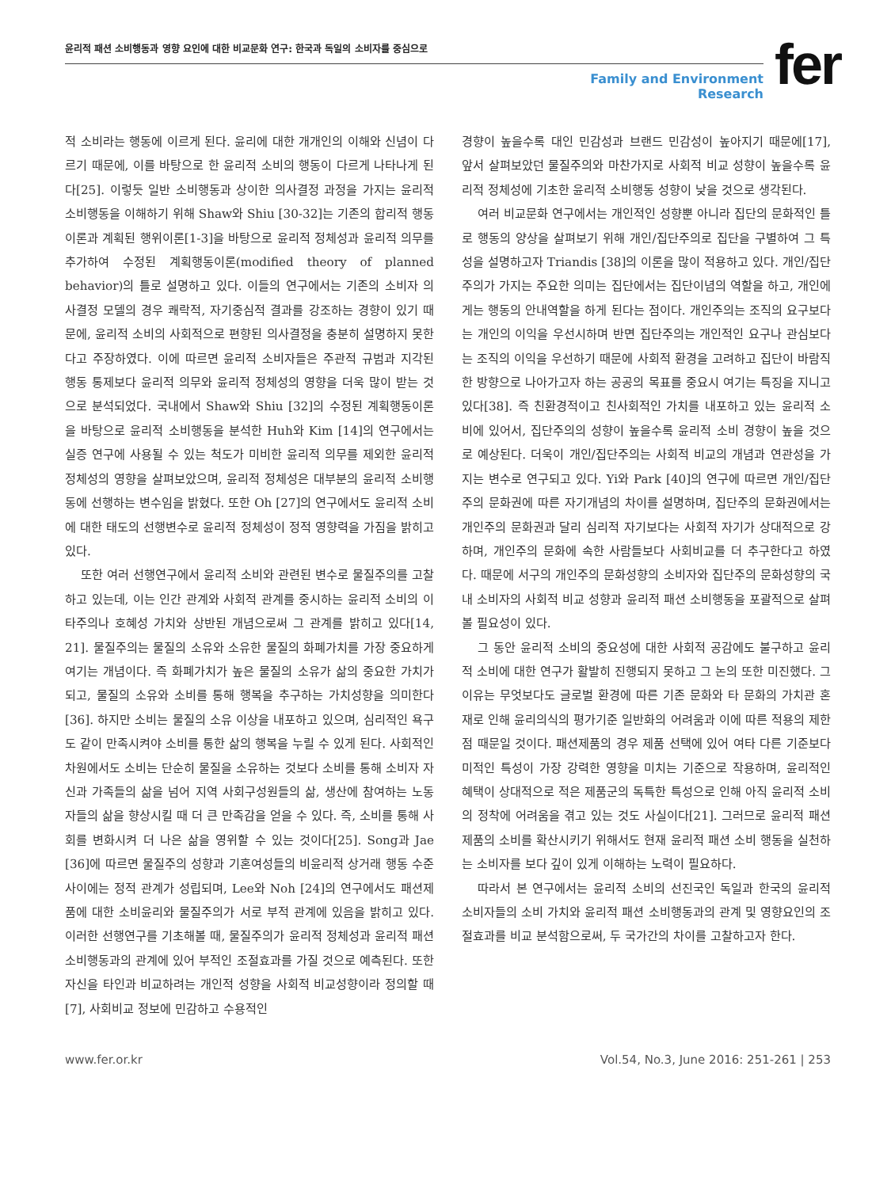윤리적 패션 소비행동과 영향 요인에 대한 비교문화 연구: 한국과 독일의 소비자를 중심으로
Family and Environment Research
fer
적 소비라는 행동에 이르게 된다. 윤리에 대한 개개인의 이해와 신념이 다르기 때문에, 이를 바탕으로 한 윤리적 소비의 행동이 다르게 나타나게 된다[25]. 이렇듯 일반 소비행동과 상이한 의사결정 과정을 가지는 윤리적 소비행동을 이해하기 위해 Shaw와 Shiu [30-32]는 기존의 합리적 행동이론과 계획된 행위이론[1-3]을 바탕으로 윤리적 정체성과 윤리적 의무를 추가하여 수정된 계획행동이론(modified theory of planned behavior)의 틀로 설명하고 있다. 이들의 연구에서는 기존의 소비자 의사결정 모델의 경우 쾌락적, 자기중심적 결과를 강조하는 경향이 있기 때문에, 윤리적 소비의 사회적으로 편향된 의사결정을 충분히 설명하지 못한다고 주장하였다. 이에 따르면 윤리적 소비자들은 주관적 규범과 지각된 행동 통제보다 윤리적 의무와 윤리적 정체성의 영향을 더욱 많이 받는 것으로 분석되었다. 국내에서 Shaw와 Shiu [32]의 수정된 계획행동이론을 바탕으로 윤리적 소비행동을 분석한 Huh와 Kim [14]의 연구에서는 실증 연구에 사용될 수 있는 척도가 미비한 윤리적 의무를 제외한 윤리적 정체성의 영향을 살펴보았으며, 윤리적 정체성은 대부분의 윤리적 소비행동에 선행하는 변수임을 밝혔다. 또한 Oh [27]의 연구에서도 윤리적 소비에 대한 태도의 선행변수로 윤리적 정체성이 정적 영향력을 가짐을 밝히고 있다.
또한 여러 선행연구에서 윤리적 소비와 관련된 변수로 물질주의를 고찰하고 있는데, 이는 인간 관계와 사회적 관계를 중시하는 윤리적 소비의 이타주의나 호혜성 가치와 상반된 개념으로써 그 관계를 밝히고 있다[14, 21]. 물질주의는 물질의 소유와 소유한 물질의 화폐가치를 가장 중요하게 여기는 개념이다. 즉 화폐가치가 높은 물질의 소유가 삶의 중요한 가치가 되고, 물질의 소유와 소비를 통해 행복을 추구하는 가치성향을 의미한다[36]. 하지만 소비는 물질의 소유 이상을 내포하고 있으며, 심리적인 욕구도 같이 만족시켜야 소비를 통한 삶의 행복을 누릴 수 있게 된다. 사회적인 차원에서도 소비는 단순히 물질을 소유하는 것보다 소비를 통해 소비자 자신과 가족들의 삶을 넘어 지역 사회구성원들의 삶, 생산에 참여하는 노동자들의 삶을 향상시킬 때 더 큰 만족감을 얻을 수 있다. 즉, 소비를 통해 사회를 변화시켜 더 나은 삶을 영위할 수 있는 것이다[25]. Song과 Jae [36]에 따르면 물질주의 성향과 기혼여성들의 비윤리적 상거래 행동 수준 사이에는 정적 관계가 성립되며, Lee와 Noh [24]의 연구에서도 패션제품에 대한 소비윤리와 물질주의가 서로 부적 관계에 있음을 밝히고 있다. 이러한 선행연구를 기초해볼 때, 물질주의가 윤리적 정체성과 윤리적 패션 소비행동과의 관계에 있어 부적인 조절효과를 가질 것으로 예측된다. 또한 자신을 타인과 비교하려는 개인적 성향을 사회적 비교성향이라 정의할 때[7], 사회비교 정보에 민감하고 수용적인
경향이 높을수록 대인 민감성과 브랜드 민감성이 높아지기 때문에[17], 앞서 살펴보았던 물질주의와 마찬가지로 사회적 비교 성향이 높을수록 윤리적 정체성에 기초한 윤리적 소비행동 성향이 낮을 것으로 생각된다.
여러 비교문화 연구에서는 개인적인 성향뿐 아니라 집단의 문화적인 틀로 행동의 양상을 살펴보기 위해 개인/집단주의로 집단을 구별하여 그 특성을 설명하고자 Triandis [38]의 이론을 많이 적용하고 있다. 개인/집단주의가 가지는 주요한 의미는 집단에서는 집단이념의 역할을 하고, 개인에게는 행동의 안내역할을 하게 된다는 점이다. 개인주의는 조직의 요구보다는 개인의 이익을 우선시하며 반면 집단주의는 개인적인 요구나 관심보다는 조직의 이익을 우선하기 때문에 사회적 환경을 고려하고 집단이 바람직한 방향으로 나아가고자 하는 공공의 목표를 중요시 여기는 특징을 지니고 있다[38]. 즉 친환경적이고 친사회적인 가치를 내포하고 있는 윤리적 소비에 있어서, 집단주의의 성향이 높을수록 윤리적 소비 경향이 높을 것으로 예상된다. 더욱이 개인/집단주의는 사회적 비교의 개념과 연관성을 가지는 변수로 연구되고 있다. Yi와 Park [40]의 연구에 따르면 개인/집단주의 문화권에 따른 자기개념의 차이를 설명하며, 집단주의 문화권에서는 개인주의 문화권과 달리 심리적 자기보다는 사회적 자기가 상대적으로 강하며, 개인주의 문화에 속한 사람들보다 사회비교를 더 추구한다고 하였다. 때문에 서구의 개인주의 문화성향의 소비자와 집단주의 문화성향의 국내 소비자의 사회적 비교 성향과 윤리적 패션 소비행동을 포괄적으로 살펴볼 필요성이 있다.
그 동안 윤리적 소비의 중요성에 대한 사회적 공감에도 불구하고 윤리적 소비에 대한 연구가 활발히 진행되지 못하고 그 논의 또한 미진했다. 그 이유는 무엇보다도 글로벌 환경에 따른 기존 문화와 타 문화의 가치관 혼재로 인해 윤리의식의 평가기준 일반화의 어려움과 이에 따른 적용의 제한점 때문일 것이다. 패션제품의 경우 제품 선택에 있어 여타 다른 기준보다 미적인 특성이 가장 강력한 영향을 미치는 기준으로 작용하며, 윤리적인 혜택이 상대적으로 적은 제품군의 독특한 특성으로 인해 아직 윤리적 소비의 정착에 어려움을 겪고 있는 것도 사실이다[21]. 그러므로 윤리적 패션 제품의 소비를 확산시키기 위해서도 현재 윤리적 패션 소비 행동을 실천하는 소비자를 보다 깊이 있게 이해하는 노력이 필요하다.
따라서 본 연구에서는 윤리적 소비의 선진국인 독일과 한국의 윤리적 소비자들의 소비 가치와 윤리적 패션 소비행동과의 관계 및 영향요인의 조절효과를 비교 분석함으로써, 두 국가간의 차이를 고찰하고자 한다.
www.fer.or.kr Vol.54, No.3, June 2016: 251-261 | 253